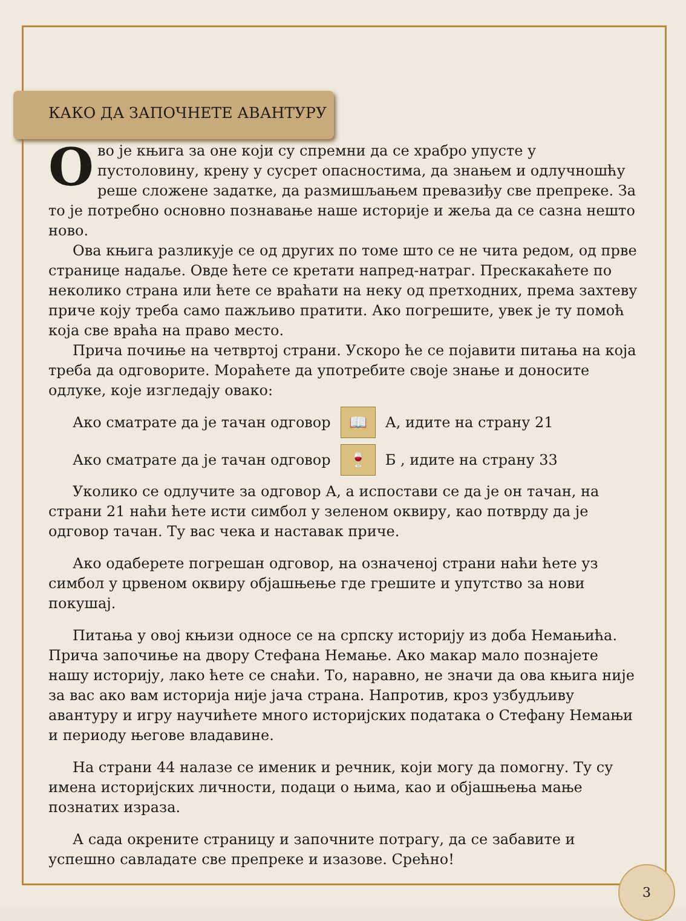КАКО ДА ЗАПОЧНЕТЕ АВАНТУРУ
Ово је књига за оне који су спремни да се храбро упусте у пустоловину, крену у сусрет опасностима, да знањем и одлучношћу реше сложене задатке, да размишљањем превазиђу све препреке. За то је потребно основно познавање наше историје и жеља да се сазна нешто ново.
Ова књига разликује се од других по томе што се не чита редом, од прве странице надаље. Овде ћете се кретати напред-натраг. Прескакаћете по неколико страна или ћете се враћати на неку од претходних, према захтеву приче коју треба само пажљиво пратити. Ако погрешите, увек је ту помоћ која све враћа на право место.
Прича почиње на четвртој страни. Ускоро ће се појавити питања на која треба да одговорите. Мораћете да употребите своје знање и доносите одлуке, које изгледају овако:
Ако сматрате да је тачан одговор 📖 А, идите на страну 21
Ако сматрате да је тачан одговор 🍷 Б , идите на страну 33
Уколико се одлучите за одговор А, а испостави се да је он тачан, на страни 21 наћи ћете исти симбол у зеленом оквиру, као потврду да је одговор тачан. Ту вас чека и наставак приче.
Ако одаберете погрешан одговор, на означеној страни наћи ћете уз симбол у црвеном оквиру објашњење где грешите и упутство за нови покушај.
Питања у овој књизи односе се на српску историју из доба Немањића. Прича започиње на двору Стефана Немање. Ако макар мало познајете нашу историју, лако ћете се снаћи. То, наравно, не значи да ова књига није за вас ако вам историја није јача страна. Напротив, кроз узбудљиву авантуру и игру научићете много историјских података о Стефану Немањи и периоду његове владавине.
На страни 44 налазе се именик и речник, који могу да помогну. Ту су имена историјских личности, подаци о њима, као и објашњења мање познатих израза.
А сада окрените страницу и започните потрагу, да се забавите и успешно савладате све препреке и изазове. Срећно!
3